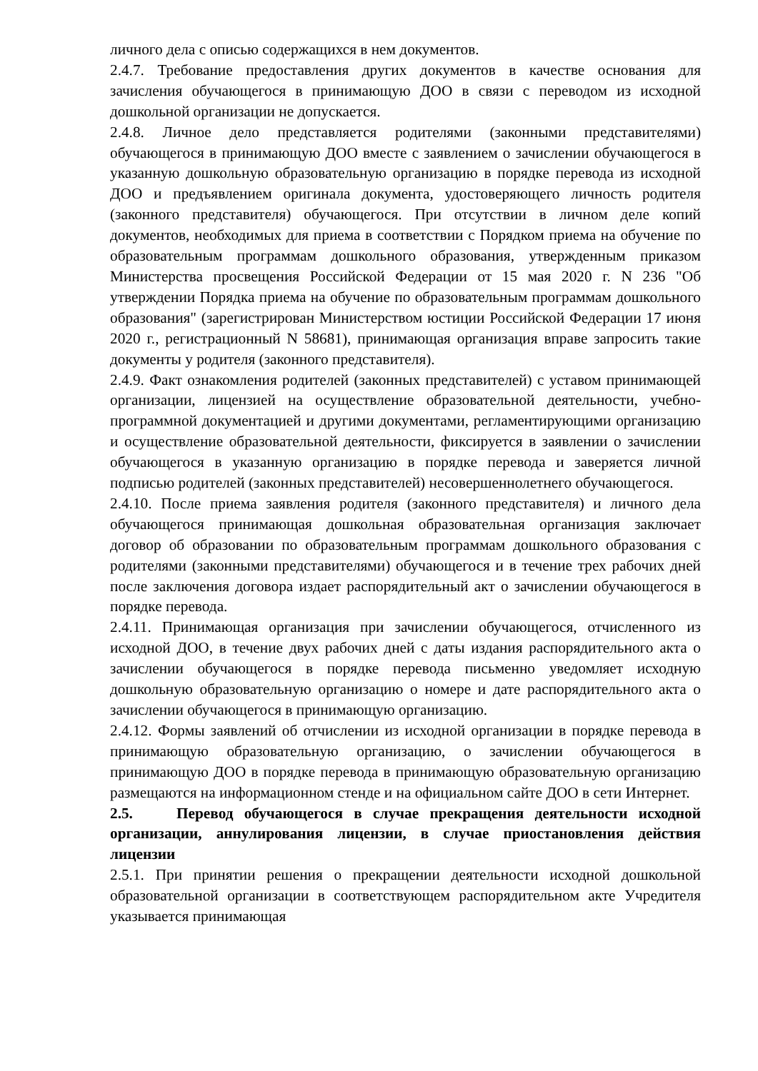личного дела с описью содержащихся в нем документов.
2.4.7. Требование предоставления других документов в качестве основания для зачисления обучающегося в принимающую ДОО в связи с переводом из исходной дошкольной организации не допускается.
2.4.8. Личное дело представляется родителями (законными представителями) обучающегося в принимающую ДОО вместе с заявлением о зачислении обучающегося в указанную дошкольную образовательную организацию в порядке перевода из исходной ДОО и предъявлением оригинала документа, удостоверяющего личность родителя (законного представителя) обучающегося. При отсутствии в личном деле копий документов, необходимых для приема в соответствии с Порядком приема на обучение по образовательным программам дошкольного образования, утвержденным приказом Министерства просвещения Российской Федерации от 15 мая 2020 г. N 236 "Об утверждении Порядка приема на обучение по образовательным программам дошкольного образования" (зарегистрирован Министерством юстиции Российской Федерации 17 июня 2020 г., регистрационный N 58681), принимающая организация вправе запросить такие документы у родителя (законного представителя).
2.4.9. Факт ознакомления родителей (законных представителей) с уставом принимающей организации, лицензией на осуществление образовательной деятельности, учебно-программной документацией и другими документами, регламентирующими организацию и осуществление образовательной деятельности, фиксируется в заявлении о зачислении обучающегося в указанную организацию в порядке перевода и заверяется личной подписью родителей (законных представителей) несовершеннолетнего обучающегося.
2.4.10. После приема заявления родителя (законного представителя) и личного дела обучающегося принимающая дошкольная образовательная организация заключает договор об образовании по образовательным программам дошкольного образования с родителями (законными представителями) обучающегося и в течение трех рабочих дней после заключения договора издает распорядительный акт о зачислении обучающегося в порядке перевода.
2.4.11. Принимающая организация при зачислении обучающегося, отчисленного из исходной ДОО, в течение двух рабочих дней с даты издания распорядительного акта о зачислении обучающегося в порядке перевода письменно уведомляет исходную дошкольную образовательную организацию о номере и дате распорядительного акта о зачислении обучающегося в принимающую организацию.
2.4.12. Формы заявлений об отчислении из исходной организации в порядке перевода в принимающую образовательную организацию, о зачислении обучающегося в принимающую ДОО в порядке перевода в принимающую образовательную организацию размещаются на информационном стенде и на официальном сайте ДОО в сети Интернет.
2.5. Перевод обучающегося в случае прекращения деятельности исходной организации, аннулирования лицензии, в случае приостановления действия лицензии
2.5.1. При принятии решения о прекращении деятельности исходной дошкольной образовательной организации в соответствующем распорядительном акте Учредителя указывается принимающая